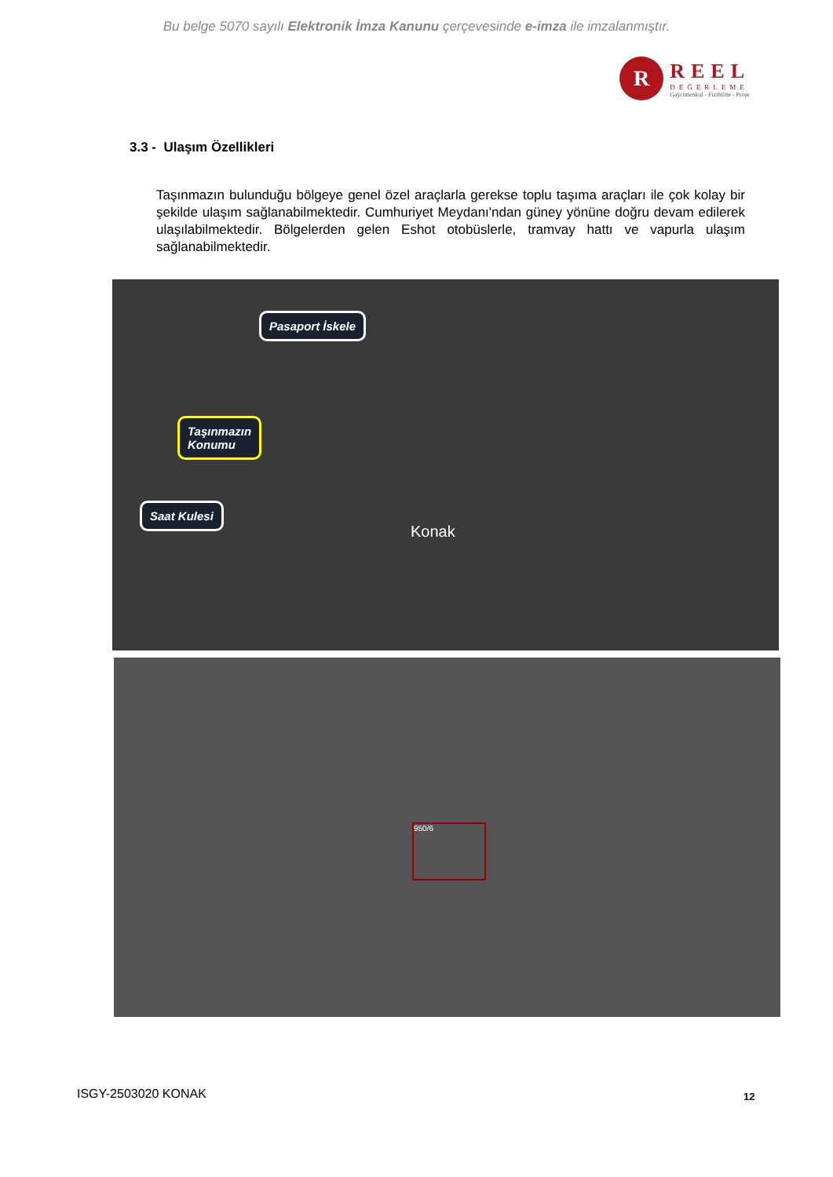Bu belge 5070 sayılı Elektronik İmza Kanunu çerçevesinde e-imza ile imzalanmıştır.
R
REEL
DEĞERLEME
Gayrimenkul - Fizibilite - Proje
3.3 - Ulaşım Özellikleri
Taşınmazın bulunduğu bölgeye genel özel araçlarla gerekse toplu taşıma araçları ile çok kolay bir şekilde ulaşım sağlanabilmektedir. Cumhuriyet Meydanı'ndan güney yönüne doğru devam edilerek ulaşılabilmektedir. Bölgelerden gelen Eshot otobüslerle, tramvay hattı ve vapurla ulaşım sağlanabilmektedir.
Pasaport İskele
Taşınmazın
Konumu
Saat Kulesi
Konak
950/6
ISGY-2503020 KONAK 12